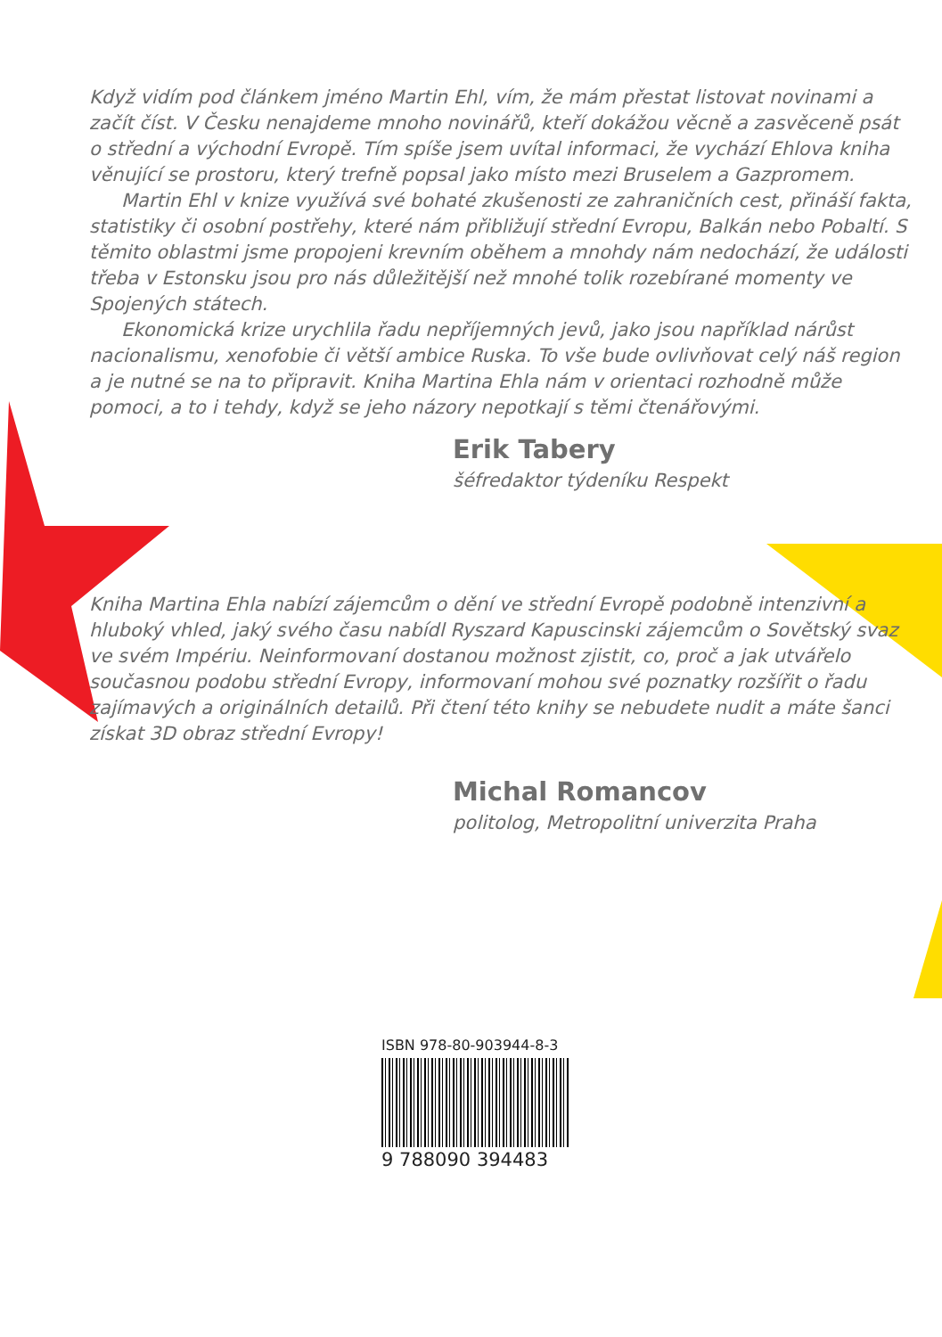Když vidím pod článkem jméno Martin Ehl, vím, že mám přestat listovat novinami a začít číst. V Česku nenajdeme mnoho novinářů, kteří dokážou věcně a zasvěceně psát o střední a východní Evropě. Tím spíše jsem uvítal informaci, že vychází Ehlova kniha věnující se prostoru, který trefně popsal jako místo mezi Bruselem a Gazpromem.
Martin Ehl v knize využívá své bohaté zkušenosti ze zahraničních cest, přináší fakta, statistiky či osobní postřehy, které nám přibližují střední Evropu, Balkán nebo Pobaltí. S těmito oblastmi jsme propojeni krevním oběhem a mnohdy nám nedochází, že události třeba v Estonsku jsou pro nás důležitější než mnohé tolik rozebírané momenty ve Spojených státech.
Ekonomická krize urychlila řadu nepříjemných jevů, jako jsou například nárůst nacionalismu, xenofobie či větší ambice Ruska. To vše bude ovlivňovat celý náš region a je nutné se na to připravit. Kniha Martina Ehla nám v orientaci rozhodně může pomoci, a to i tehdy, když se jeho názory nepotkají s těmi čtenářovými.
Erik Tabery
šéfredaktor týdeníku Respekt
Kniha Martina Ehla nabízí zájemcům o dění ve střední Evropě podobně intenzivní a hluboký vhled, jaký svého času nabídl Ryszard Kapuscinski zájemcům o Sovětský svaz ve svém Impériu. Neinformovaní dostanou možnost zjistit, co, proč a jak utvářelo současnou podobu střední Evropy, informovaní mohou své poznatky rozšířit o řadu zajímavých a originálních detailů. Při čtení této knihy se nebudete nudit a máte šanci získat 3D obraz střední Evropy!
Michal Romancov
politolog, Metropolitní univerzita Praha
ISBN 978-80-903944-8-3
9 788090 394483